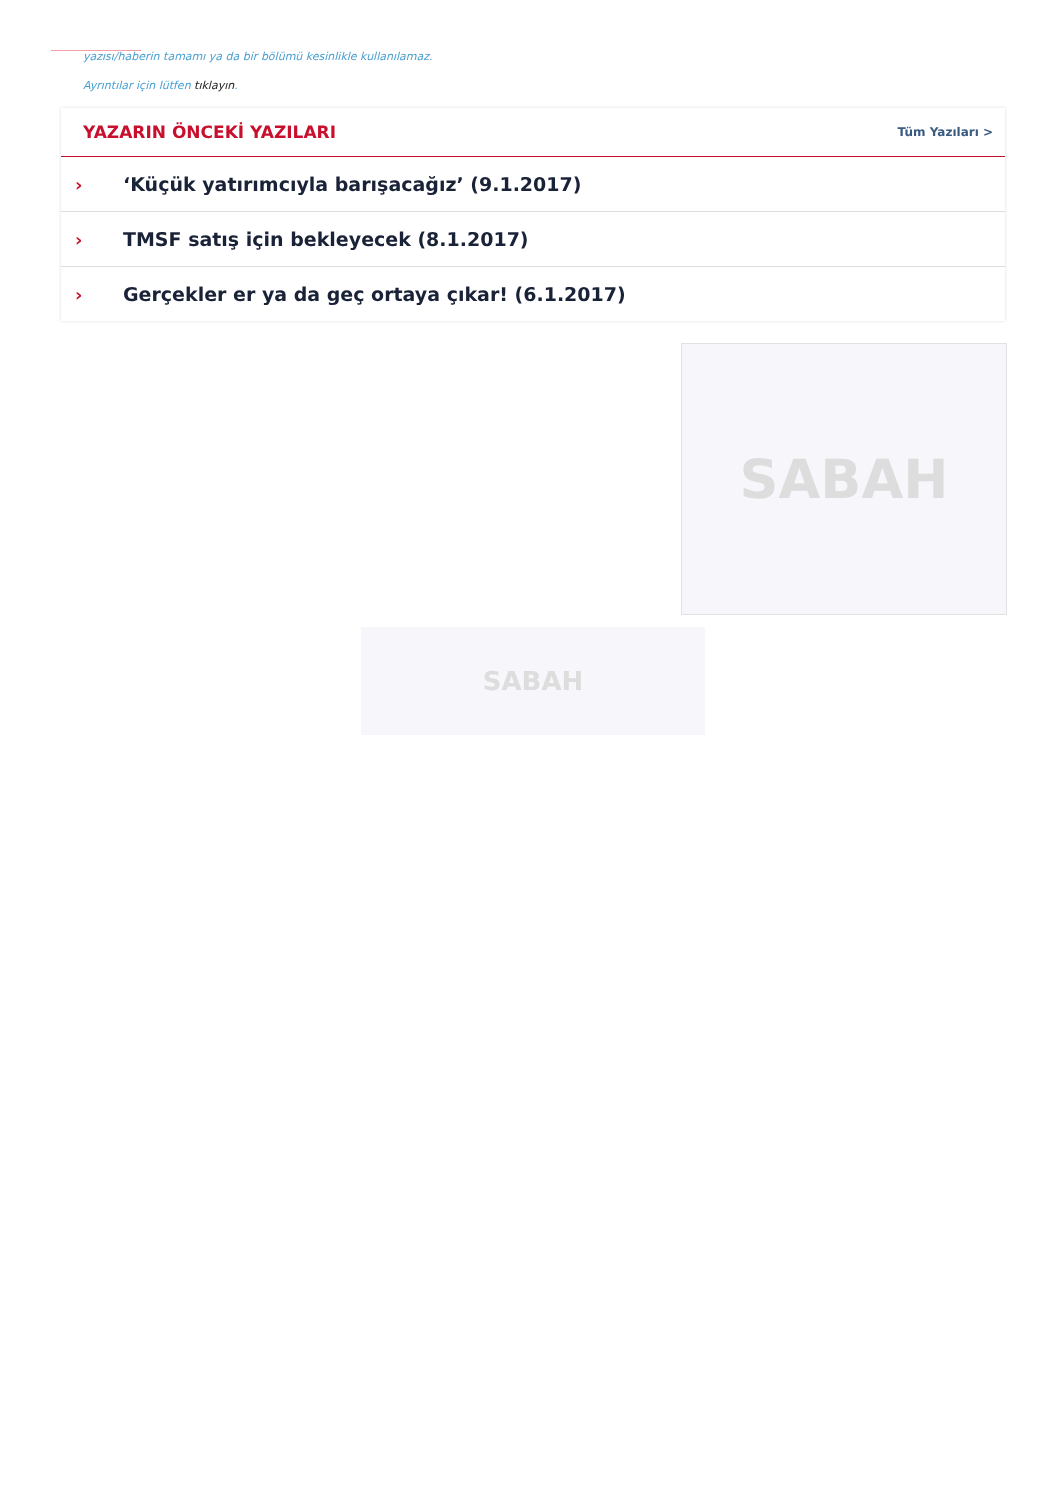yazısı/haberin tamamı ya da bir bölümü kesinlikle kullanılamaz.
Ayrıntılar için lütfen tıklayın.
YAZARIN ÖNCEKİ YAZILARI
Tüm Yazıları >
› ‘Küçük yatırımcıyla barışacağız’ (9.1.2017)
› TMSF satış için bekleyecek (8.1.2017)
› Gerçekler er ya da geç ortaya çıkar! (6.1.2017)
SABAH
SABAH